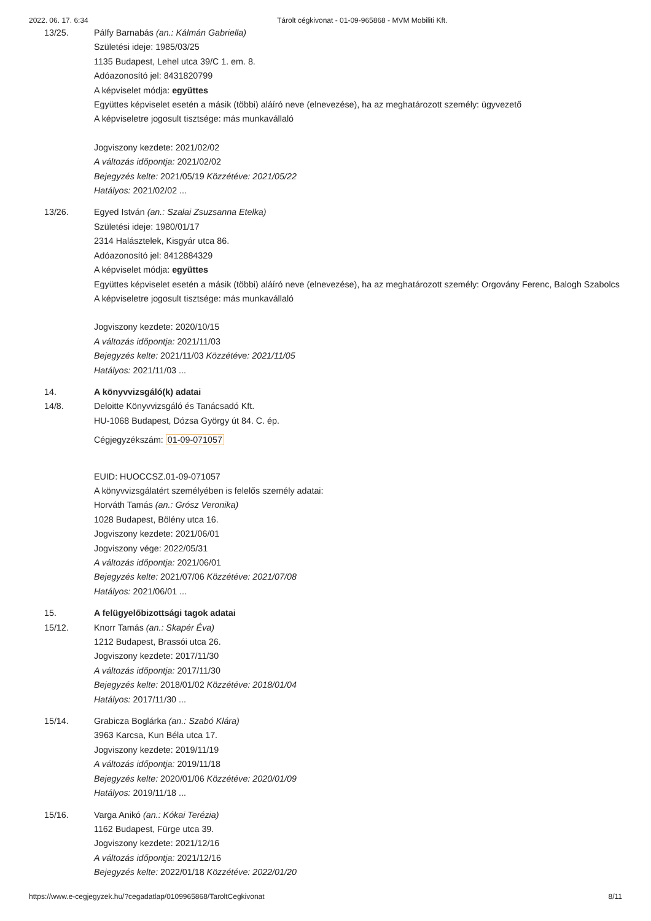2022. 06. 17. 6:34 Tárolt cégkivonat - 01-09-965868 - MVM Mobiliti Kft.
13/25. Pálfy Barnabás (an.: Kálmán Gabriella)
Születési ideje: 1985/03/25
1135 Budapest, Lehel utca 39/C 1. em. 8.
Adóazonosító jel: 8431820799
A képviselet módja: együttes
Együttes képviselet esetén a másik (többi) aláíró neve (elnevezése), ha az meghatározott személy: ügyvezető
A képviseletre jogosult tisztsége: más munkavállaló
Jogviszony kezdete: 2021/02/02
A változás időpontja: 2021/02/02
Bejegyzés kelte: 2021/05/19 Közzétéve: 2021/05/22
Hatályos: 2021/02/02 ...
13/26. Egyed István (an.: Szalai Zsuzsanna Etelka)
Születési ideje: 1980/01/17
2314 Halásztelek, Kisgyár utca 86.
Adóazonosító jel: 8412884329
A képviselet módja: együttes
Együttes képviselet esetén a másik (többi) aláíró neve (elnevezése), ha az meghatározott személy: Orgovány Ferenc, Balogh Szabolcs
A képviseletre jogosult tisztsége: más munkavállaló
Jogviszony kezdete: 2020/10/15
A változás időpontja: 2021/11/03
Bejegyzés kelte: 2021/11/03 Közzétéve: 2021/11/05
Hatályos: 2021/11/03 ...
14. A könyvvizsgáló(k) adatai
14/8. Deloitte Könyvvizsgáló és Tanácsadó Kft.
HU-1068 Budapest, Dózsa György út 84. C. ép.
Cégjegyzékszám: 01-09-071057
EUID: HUOCCSZ.01-09-071057
A könyvvizsgálatért személyében is felelős személy adatai:
Horváth Tamás (an.: Grósz Veronika)
1028 Budapest, Bölény utca 16.
Jogviszony kezdete: 2021/06/01
Jogviszony vége: 2022/05/31
A változás időpontja: 2021/06/01
Bejegyzés kelte: 2021/07/06 Közzétéve: 2021/07/08
Hatályos: 2021/06/01 ...
15. A felügyelőbizottsági tagok adatai
15/12. Knorr Tamás (an.: Skapér Éva)
1212 Budapest, Brassói utca 26.
Jogviszony kezdete: 2017/11/30
A változás időpontja: 2017/11/30
Bejegyzés kelte: 2018/01/02 Közzétéve: 2018/01/04
Hatályos: 2017/11/30 ...
15/14. Grabicza Boglárka (an.: Szabó Klára)
3963 Karcsa, Kun Béla utca 17.
Jogviszony kezdete: 2019/11/19
A változás időpontja: 2019/11/18
Bejegyzés kelte: 2020/01/06 Közzétéve: 2020/01/09
Hatályos: 2019/11/18 ...
15/16. Varga Anikó (an.: Kókai Terézia)
1162 Budapest, Fürge utca 39.
Jogviszony kezdete: 2021/12/16
A változás időpontja: 2021/12/16
Bejegyzés kelte: 2022/01/18 Közzétéve: 2022/01/20
https://www.e-cegjegyzek.hu/?cegadatlap/0109965868/TaroltCegkivonat 8/11